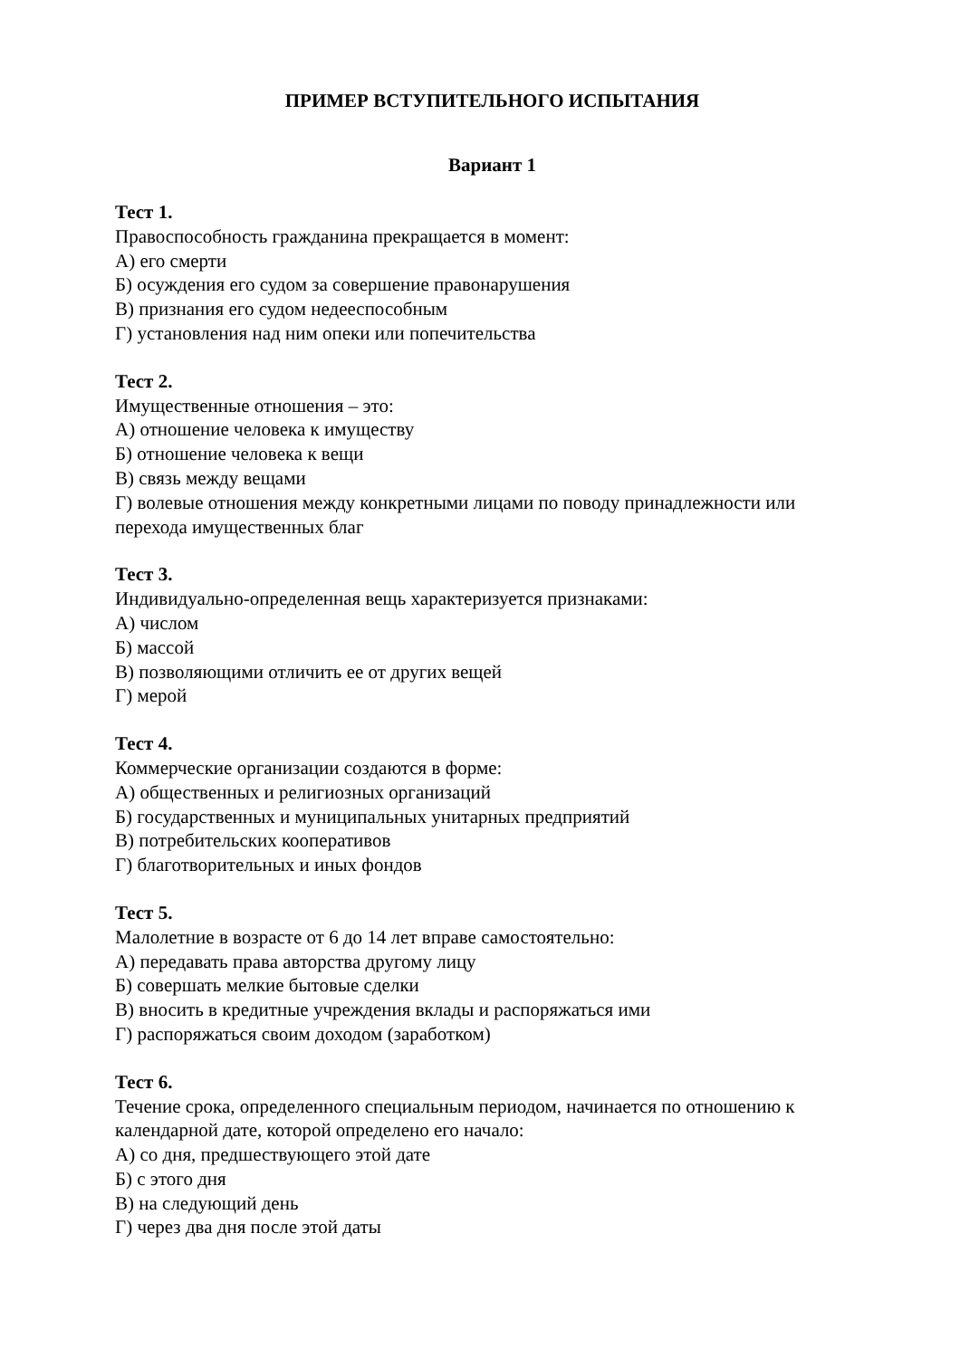ПРИМЕР ВСТУПИТЕЛЬНОГО ИСПЫТАНИЯ
Вариант 1
Тест 1.
Правоспособность гражданина прекращается в момент:
А) его смерти
Б) осуждения его судом за совершение правонарушения
В) признания его судом недееспособным
Г) установления над ним опеки или попечительства
Тест 2.
Имущественные отношения – это:
А) отношение человека к имуществу
Б) отношение человека к вещи
В) связь между вещами
Г) волевые отношения между конкретными лицами по поводу принадлежности или перехода имущественных благ
Тест 3.
Индивидуально-определенная вещь характеризуется признаками:
А) числом
Б) массой
В) позволяющими отличить ее от других вещей
Г) мерой
Тест 4.
Коммерческие организации создаются в форме:
А) общественных и религиозных организаций
Б) государственных и муниципальных унитарных предприятий
В) потребительских кооперативов
Г) благотворительных и иных фондов
Тест 5.
Малолетние в возрасте от 6 до 14 лет вправе самостоятельно:
А) передавать права авторства другому лицу
Б) совершать мелкие бытовые сделки
В) вносить в кредитные учреждения вклады и распоряжаться ими
Г) распоряжаться своим доходом (заработком)
Тест 6.
Течение срока, определенного специальным периодом, начинается по отношению к календарной дате, которой определено его начало:
А) со дня, предшествующего этой дате
Б) с этого дня
В) на следующий день
Г) через два дня после этой даты